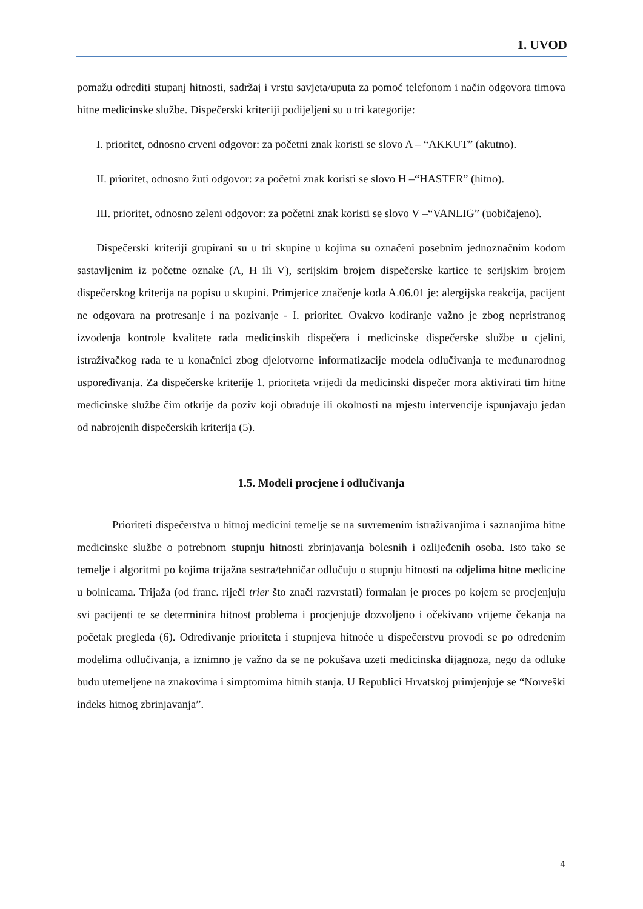1. UVOD
pomažu odrediti stupanj hitnosti, sadržaj i vrstu savjeta/uputa za pomoć telefonom i način odgovora timova hitne medicinske službe. Dispečerski kriteriji podijeljeni su u tri kategorije:
I. prioritet, odnosno crveni odgovor: za početni znak koristi se slovo A – “AKKUT” (akutno).
II. prioritet, odnosno žuti odgovor: za početni znak koristi se slovo H –“HASTER” (hitno).
III. prioritet, odnosno zeleni odgovor: za početni znak koristi se slovo V –“VANLIG” (uobičajeno).
Dispečerski kriteriji grupirani su u tri skupine u kojima su označeni posebnim jednoznačnim kodom sastavljenim iz početne oznake (A, H ili V), serijskim brojem dispečerske kartice te serijskim brojem dispečerskog kriterija na popisu u skupini. Primjerice značenje koda A.06.01 je: alergijska reakcija, pacijent ne odgovara na protresanje i na pozivanje - I. prioritet. Ovakvo kodiranje važno je zbog nepristranog izvođenja kontrole kvalitete rada medicinskih dispečera i medicinske dispečerske službe u cjelini, istraživačkog rada te u konačnici zbog djelotvorne informatizacije modela odlučivanja te međunarodnog uspoređivanja. Za dispečerske kriterije 1. prioriteta vrijedi da medicinski dispečer mora aktivirati tim hitne medicinske službe čim otkrije da poziv koji obrađuje ili okolnosti na mjestu intervencije ispunjavaju jedan od nabrojenih dispečerskih kriterija (5).
1.5. Modeli procjene i odlučivanja
Prioriteti dispečerstva u hitnoj medicini temelje se na suvremenim istraživanjima i saznanjima hitne medicinske službe o potrebnom stupnju hitnosti zbrinjavanja bolesnih i ozlijeđenih osoba. Isto tako se temelje i algoritmi po kojima trijažna sestra/tehničar odlučuju o stupnju hitnosti na odjelima hitne medicine u bolnicama. Trijaža (od franc. riječi trier što znači razvrstati) formalan je proces po kojem se procjenjuju svi pacijenti te se determinira hitnost problema i procjenjuje dozvoljeno i očekivano vrijeme čekanja na početak pregleda (6). Određivanje prioriteta i stupnjeva hitnoće u dispečerstvu provodi se po određenim modelima odlučivanja, a iznimno je važno da se ne pokušava uzeti medicinska dijagnoza, nego da odluke budu utemeljene na znakovima i simptomima hitnih stanja. U Republici Hrvatskoj primjenjuje se “Norveški indeks hitnog zbrinjavanja”.
4